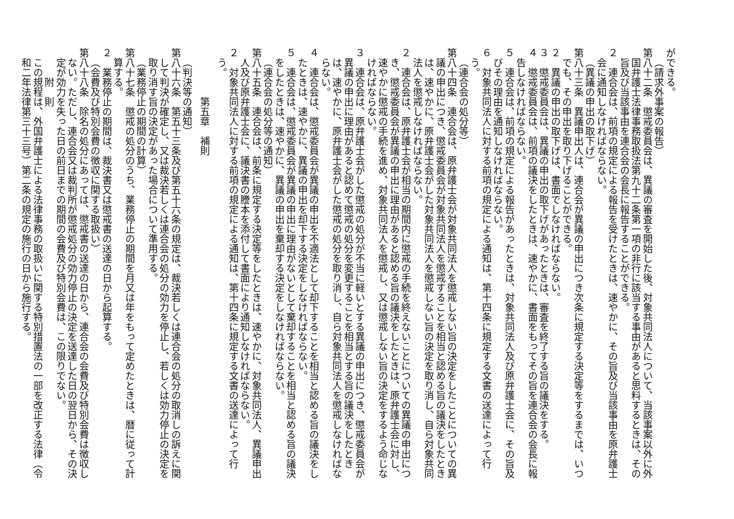ができる。
（請求外事案の報告）
第八十二条　懲戒委員会は、異議の審査を開始した後、対象共同法人について、当該事案以外に外国弁護士法律事務取扱法第九十二条第一項の非行に該当する事由があると思料するときは、その旨及び当該事由を連合会の会長に報告することができる。
２　連合会は、前項の規定による報告を受けたときは、速やかに、その旨及び当該事由を原弁護士会に通知しなければならない。
（異議の申出の取下げ）
第八十三条　異議申出人は、連合会が異議の申出につき次条に規定する決定等をするまでは、いつでも、その申出を取り下げることができる。
２　異議の申出の取下げは、書面でしなければならない。
３　懲戒委員会は、異議の申出の取下げがあったときは、審査を終了する旨の議決をする。
４　懲戒委員会は、前項の議決をしたときは、速やかに、書面をもってその旨を連合会の会長に報告しなければならない。
５　連合会は、前項の規定による報告があったときは、対象共同法人及び原弁護士会に、その旨及びその理由を通知しなければならない。
６　対象共同法人に対する前項の規定による通知は、第十四条に規定する文書の送達によって行う。
（連合会の処分等）
第八十四条　連合会は、原弁護士会が対象共同法人を懲戒しない旨の決定をしたことについての異議の申出につき、懲戒委員会が対象共同法人を懲戒することを相当と認める旨の議決をしたときは、速やかに、原弁護士会がした対象共同法人を懲戒しない旨の決定を取り消し、自ら対象共同法人を懲戒しなければならない。
２　連合会は、原弁護士会が相当の期間内に懲戒の手続を終えないことについての異議の申出につき、懲戒委員会が異議の申出に理由があると認める旨の議決をしたときは、原弁護士会に対し、速やかに懲戒の手続を進め、対象共同法人を懲戒し、又は懲戒しない旨の決定をするよう命じなければならない。
３　連合会は、原弁護士会がした懲戒の処分が不当に軽いとする異議の申出につき、懲戒委員会が異議の申出に理由があると認めて懲戒の処分を変更することを相当とする旨の議決をしたときは、速やかに、原弁護士会がした懲戒の処分を取り消し、自ら対象共同法人を懲戒しなければならない。
４　連合会は、懲戒委員会が異議の申出を不適法として却下することを相当と認める旨の議決をしたときは、速やかに、異議の申出を却下する決定をしなければならない。
５　連合会は、懲戒委員会が異議の申出に理由がないとして棄却することを相当と認める旨の議決をしたときは、速やかに、異議の申出を棄却する決定をしなければならない。
（連合会の処分等の通知）
第八十五条　連合会は、前条に規定する決定等をしたときは、速やかに、対象共同法人、異議申出人及び原弁護士会に、議決書の謄本を添付して書面により通知しなければならない。
２　対象共同法人に対する前項の規定による通知は、第十四条に規定する文書の送達によって行う。
第五章　補則
（判決等の通知）
第八十六条　第五十三条及び第五十六条の規定は、裁決若しくは連合会の処分の取消しの訴えに関して判決が確定し、又は裁決若しくは連合会の処分の効力を停止し、若しくは効力停止の決定を取り消す旨の決定があった場合について準用する。
（業務停止の期間の計算）
第八十七条　懲戒の処分のうち、業務停止の期間を月又は年をもって定めたときは、暦に従って計算する。
２　業務停止の期間は、裁決書又は懲戒書の送達の日から起算する。
（会費及び特別会費の徴収に関する取扱い）
第八十八条　除名の処分にあっては、懲戒書の送達の日から、連合会の会費及び特別会費は徴収しない。ただし、連合会又は裁判所が懲戒処分の効力停止の決定を送達した日の翌日から、その決定が効力を失った日の前日までの期間の会費及び特別会費は、この限りでない。
附　則
この規程は、外国弁護士による法律事務の取扱いに関する特別措置法の一部を改正する法律（令和二年法律第三十三号）第二条の規定の施行の日から施行する。